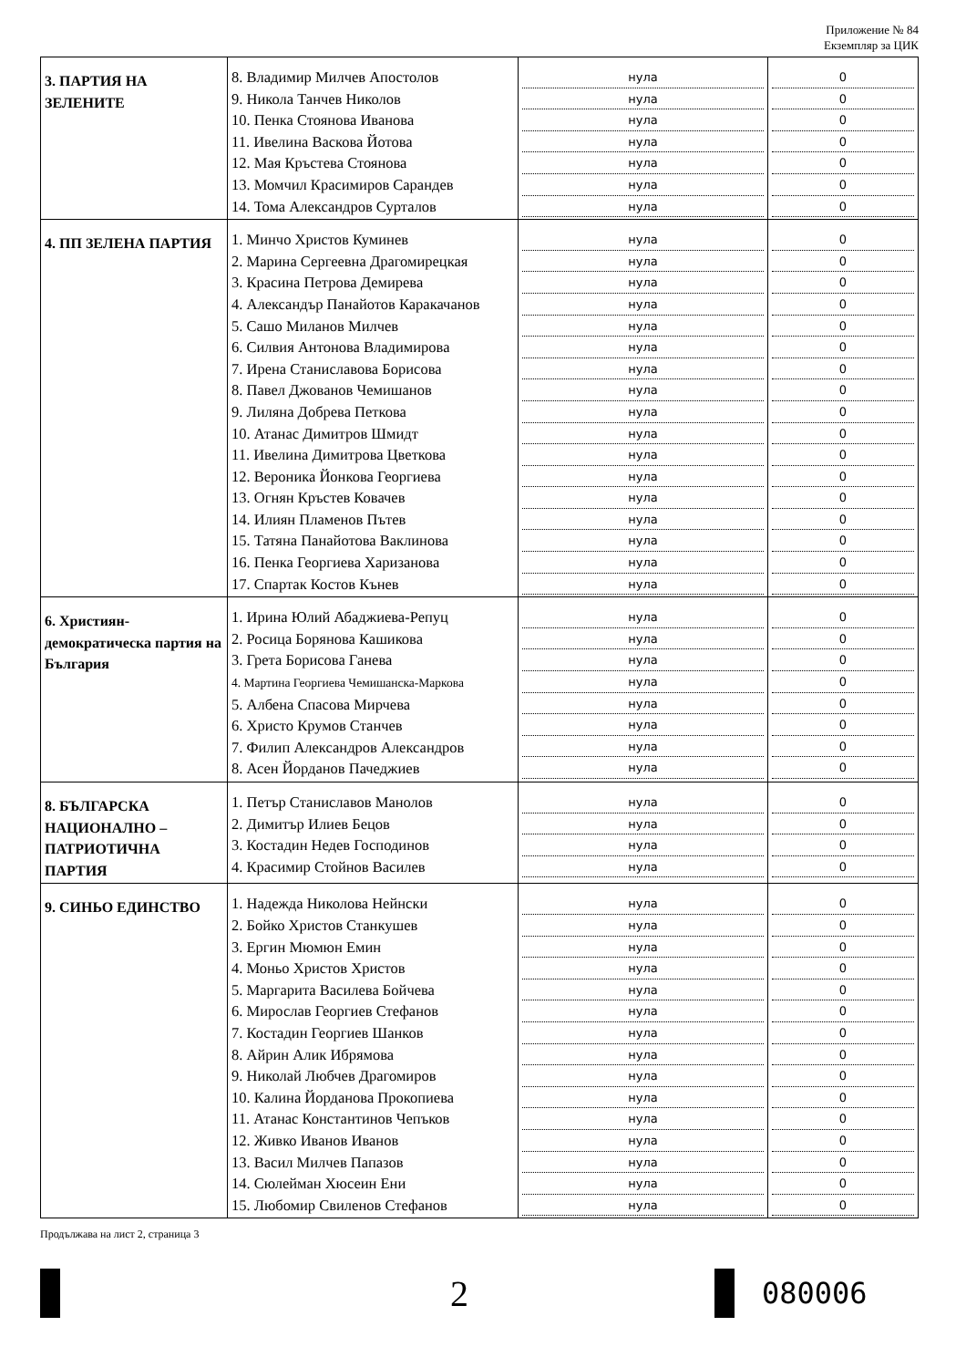Приложение № 84
Екземпляр за ЦИК
| 3. ПАРТИЯ НА ЗЕЛЕНИТЕ | 8. Владимир Милчев Апостолов 9. Никола Танчев Николов 10. Пенка Стоянова Иванова 11. Ивелина Васкова Йотова 12. Мая Кръстева Стоянова 13. Момчил Красимиров Сарандев 14. Тома Александров Сурталов | нула нула нула нула нула нула нула | 0 0 0 0 0 0 0 |
| 4. ПП ЗЕЛЕНА ПАРТИЯ | 1. Минчо Христов Куминев 2. Марина Сергеевна Драгомирецкая 3. Красина Петрова Демирева 4. Александър Панайотов Каракачанов 5. Сашо Миланов Милчев 6. Силвия Антонова Владимирова 7. Ирена Станиславова Борисова 8. Павел Джованов Чемишанов 9. Лиляна Добрева Петкова 10. Атанас Димитров Шмидт 11. Ивелина Димитрова Цветкова 12. Вероника Йонкова Георгиева 13. Огнян Кръстев Ковачев 14. Илиян Пламенов Пътев 15. Татяна Панайотова Ваклинова 16. Пенка Георгиева Харизанова 17. Спартак Костов Кънев | нула нула нула нула нула нула нула нула нула нула нула нула нула нула нула нула нула | 0 0 0 0 0 0 0 0 0 0 0 0 0 0 0 0 0 |
| 6. Християн-демократическа партия на България | 1. Ирина Юлий Абаджиева-Репуц 2. Росица Борянова Кашикова 3. Грета Борисова Ганева 4. Мартина Георгиева Чемишанска-Маркова 5. Албена Спасова Мирчева 6. Христо Крумов Станчев 7. Филип Александров Александров 8. Асен Йорданов Пачеджиев | нула нула нула нула нула нула нула нула | 0 0 0 0 0 0 0 0 |
| 8. БЪЛГАРСКА НАЦИОНАЛНО – ПАТРИОТИЧНА ПАРТИЯ | 1. Петър Станиславов Манолов 2. Димитър Илиев Бецов 3. Костадин Недев Господинов 4. Красимир Стойнов Василев | нула нула нула нула | 0 0 0 0 |
| 9. СИНЬО ЕДИНСТВО | 1. Надежда Николова Нейнски 2. Бойко Христов Станкушев 3. Ергин Мюмюн Емин 4. Моньо Христов Христов 5. Маргарита Василева Бойчева 6. Мирослав Георгиев Стефанов 7. Костадин Георгиев Шанков 8. Айрин Алик Ибрямова 9. Николай Любчев Драгомиров 10. Калина Йорданова Прокопиева 11. Атанас Константинов Чепъков 12. Живко Иванов Иванов 13. Васил Милчев Папазов 14. Сюлейман Хюсеин Ени 15. Любомир Свиленов Стефанов | нула нула нула нула нула нула нула нула нула нула нула нула нула нула нула | 0 0 0 0 0 0 0 0 0 0 0 0 0 0 0 |
Продължава на лист 2, страница 3
2
080006